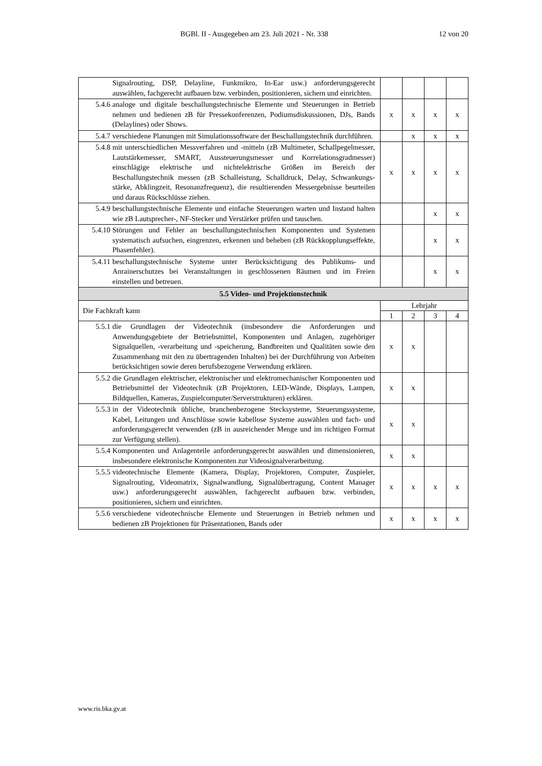BGBl. II - Ausgegeben am 23. Juli 2021 - Nr. 338 12 von 20
| | Signalrouting, DSP, Delayline, Funkmikro, In-Ear usw.) anforderungsgerecht auswählen, fachgerecht aufbauen bzw. verbinden, positionieren, sichern und einrichten. | | | | |
| 5.4.6 | analoge und digitale beschallungstechnische Elemente und Steuerungen in Betrieb nehmen und bedienen zB für Pressekonferenzen, Podiumsdiskussionen, DJs, Bands (Delaylines) oder Shows. | x | x | x | x |
| 5.4.7 | verschiedene Planungen mit Simulationssoftware der Beschallungstechnik durchführen. | | x | x | x |
| 5.4.8 | mit unterschiedlichen Messverfahren und -mitteln (zB Multimeter, Schallpegelmesser, Lautstärkemesser, SMART, Aussteuerungsmesser und Korrelationsgradmesser) einschlägige elektrische und nichtelektrische Größen im Bereich der Beschallungstechnik messen (zB Schalleistung, Schalldruck, Delay, Schwankungs- stärke, Abklingzeit, Resonanzfrequenz), die resultierenden Messergebnisse beurteilen und daraus Rückschlüsse ziehen. | x | x | x | x |
| 5.4.9 | beschallungstechnische Elemente und einfache Steuerungen warten und Instand halten wie zB Lautsprecher-, NF-Stecker und Verstärker prüfen und tauschen. | | | x | x |
| 5.4.10 | Störungen und Fehler an beschallungstechnischen Komponenten und Systemen systematisch aufsuchen, eingrenzen, erkennen und beheben (zB Rückkopplungseffekte, Phasenfehler). | | | x | x |
| 5.4.11 | beschallungstechnische Systeme unter Berücksichtigung des Publikums- und Anrainerschutzes bei Veranstaltungen in geschlossenen Räumen und im Freien einstellen und betreuen. | | | x | x |
| 5.5 Video- und Projektionstechnik | | | | | |
| Die Fachkraft kann | | Lehrjahr | | | |
| | | 1 | 2 | 3 | 4 |
| 5.5.1 | die Grundlagen der Videotechnik (insbesondere die Anforderungen und Anwendungsgebiete der Betriebsmittel, Komponenten und Anlagen, zugehöriger Signalquellen, -verarbeitung und -speicherung, Bandbreiten und Qualitäten sowie den Zusammenhang mit den zu übertragenden Inhalten) bei der Durchführung von Arbeiten berücksichtigen sowie deren berufsbezogene Verwendung erklären. | x | x | | |
| 5.5.2 | die Grundlagen elektrischer, elektronischer und elektromechanischer Komponenten und Betriebsmittel der Videotechnik (zB Projektoren, LED-Wände, Displays, Lampen, Bildquellen, Kameras, Zuspielcomputer/Serverstrukturen) erklären. | x | x | | |
| 5.5.3 | in der Videotechnik übliche, branchenbezogene Stecksysteme, Steuerungssysteme, Kabel, Leitungen und Anschlüsse sowie kabellose Systeme auswählen und fach- und anforderungsgerecht verwenden (zB in ausreichender Menge und im richtigen Format zur Verfügung stellen). | x | x | | |
| 5.5.4 | Komponenten und Anlagenteile anforderungsgerecht auswählen und dimensionieren, insbesondere elektronische Komponenten zur Videosignalverarbeitung. | x | x | | |
| 5.5.5 | videotechnische Elemente (Kamera, Display, Projektoren, Computer, Zuspieler, Signalrouting, Videomatrix, Signalwandlung, Signalübertragung, Content Manager usw.) anforderungsgerecht auswählen, fachgerecht aufbauen bzw. verbinden, positionieren, sichern und einrichten. | x | x | x | x |
| 5.5.6 | verschiedene videotechnische Elemente und Steuerungen in Betrieb nehmen und bedienen zB Projektionen für Präsentationen, Bands oder | x | x | x | x |
www.ris.bka.gv.at